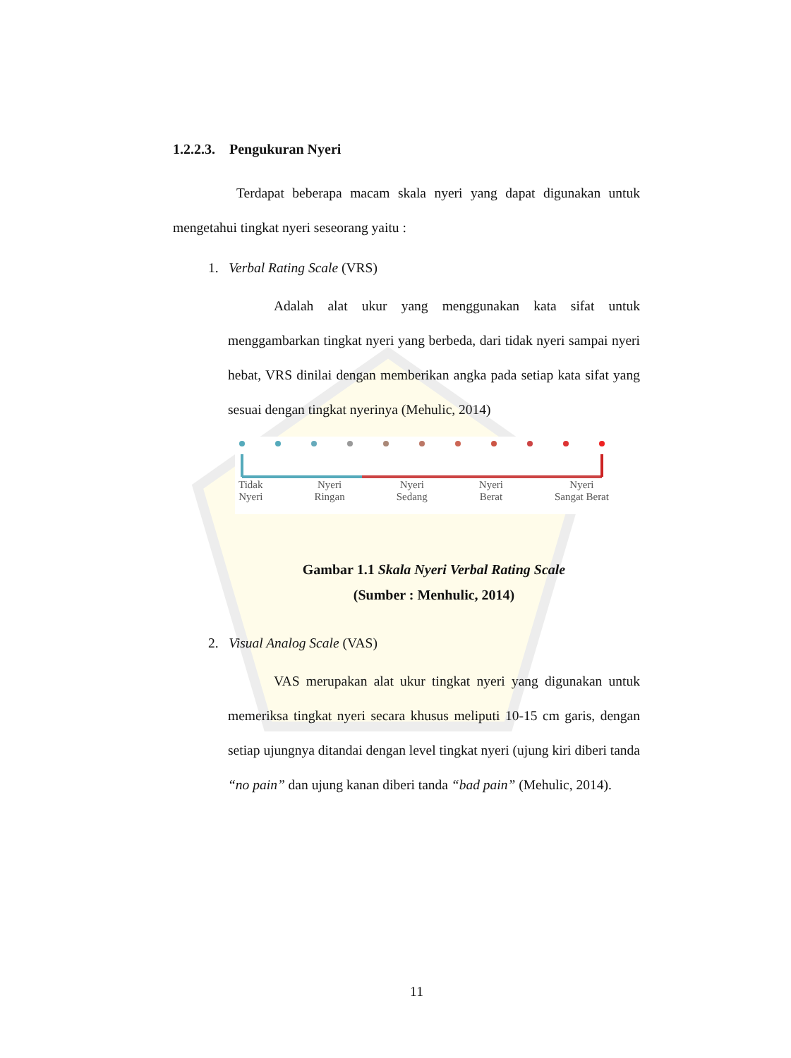1.2.2.3. Pengukuran Nyeri
Terdapat beberapa macam skala nyeri yang dapat digunakan untuk mengetahui tingkat nyeri seseorang yaitu :
1. Verbal Rating Scale (VRS)
Adalah alat ukur yang menggunakan kata sifat untuk menggambarkan tingkat nyeri yang berbeda, dari tidak nyeri sampai nyeri hebat, VRS dinilai dengan memberikan angka pada setiap kata sifat yang sesuai dengan tingkat nyerinya (Mehulic, 2014)
Tidak
Nyeri Nyeri
Ringan Nyeri
Sedang Nyeri
Berat Nyeri
Sangat Berat
Gambar 1.1 Skala Nyeri Verbal Rating Scale
(Sumber : Menhulic, 2014)
2. Visual Analog Scale (VAS)
VAS merupakan alat ukur tingkat nyeri yang digunakan untuk memeriksa tingkat nyeri secara khusus meliputi 10-15 cm garis, dengan setiap ujungnya ditandai dengan level tingkat nyeri (ujung kiri diberi tanda “no pain” dan ujung kanan diberi tanda “bad pain” (Mehulic, 2014).
11